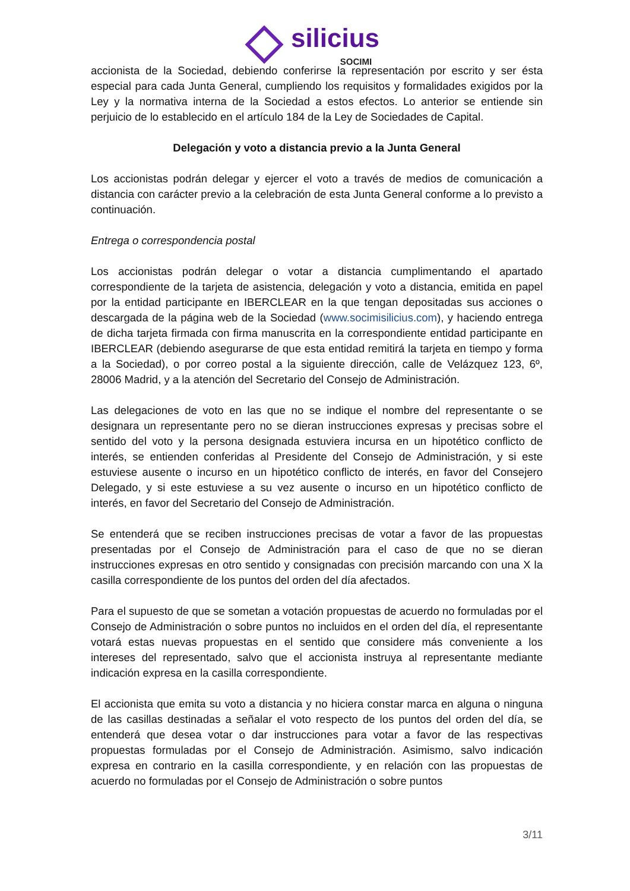silicius SOCIMI
accionista de la Sociedad, debiendo conferirse la representación por escrito y ser ésta especial para cada Junta General, cumpliendo los requisitos y formalidades exigidos por la Ley y la normativa interna de la Sociedad a estos efectos. Lo anterior se entiende sin perjuicio de lo establecido en el artículo 184 de la Ley de Sociedades de Capital.
Delegación y voto a distancia previo a la Junta General
Los accionistas podrán delegar y ejercer el voto a través de medios de comunicación a distancia con carácter previo a la celebración de esta Junta General conforme a lo previsto a continuación.
Entrega o correspondencia postal
Los accionistas podrán delegar o votar a distancia cumplimentando el apartado correspondiente de la tarjeta de asistencia, delegación y voto a distancia, emitida en papel por la entidad participante en IBERCLEAR en la que tengan depositadas sus acciones o descargada de la página web de la Sociedad (www.socimisilicius.com), y haciendo entrega de dicha tarjeta firmada con firma manuscrita en la correspondiente entidad participante en IBERCLEAR (debiendo asegurarse de que esta entidad remitirá la tarjeta en tiempo y forma a la Sociedad), o por correo postal a la siguiente dirección, calle de Velázquez 123, 6º, 28006 Madrid, y a la atención del Secretario del Consejo de Administración.
Las delegaciones de voto en las que no se indique el nombre del representante o se designara un representante pero no se dieran instrucciones expresas y precisas sobre el sentido del voto y la persona designada estuviera incursa en un hipotético conflicto de interés, se entienden conferidas al Presidente del Consejo de Administración, y si este estuviese ausente o incurso en un hipotético conflicto de interés, en favor del Consejero Delegado, y si este estuviese a su vez ausente o incurso en un hipotético conflicto de interés, en favor del Secretario del Consejo de Administración.
Se entenderá que se reciben instrucciones precisas de votar a favor de las propuestas presentadas por el Consejo de Administración para el caso de que no se dieran instrucciones expresas en otro sentido y consignadas con precisión marcando con una X la casilla correspondiente de los puntos del orden del día afectados.
Para el supuesto de que se sometan a votación propuestas de acuerdo no formuladas por el Consejo de Administración o sobre puntos no incluidos en el orden del día, el representante votará estas nuevas propuestas en el sentido que considere más conveniente a los intereses del representado, salvo que el accionista instruya al representante mediante indicación expresa en la casilla correspondiente.
El accionista que emita su voto a distancia y no hiciera constar marca en alguna o ninguna de las casillas destinadas a señalar el voto respecto de los puntos del orden del día, se entenderá que desea votar o dar instrucciones para votar a favor de las respectivas propuestas formuladas por el Consejo de Administración. Asimismo, salvo indicación expresa en contrario en la casilla correspondiente, y en relación con las propuestas de acuerdo no formuladas por el Consejo de Administración o sobre puntos
3/11